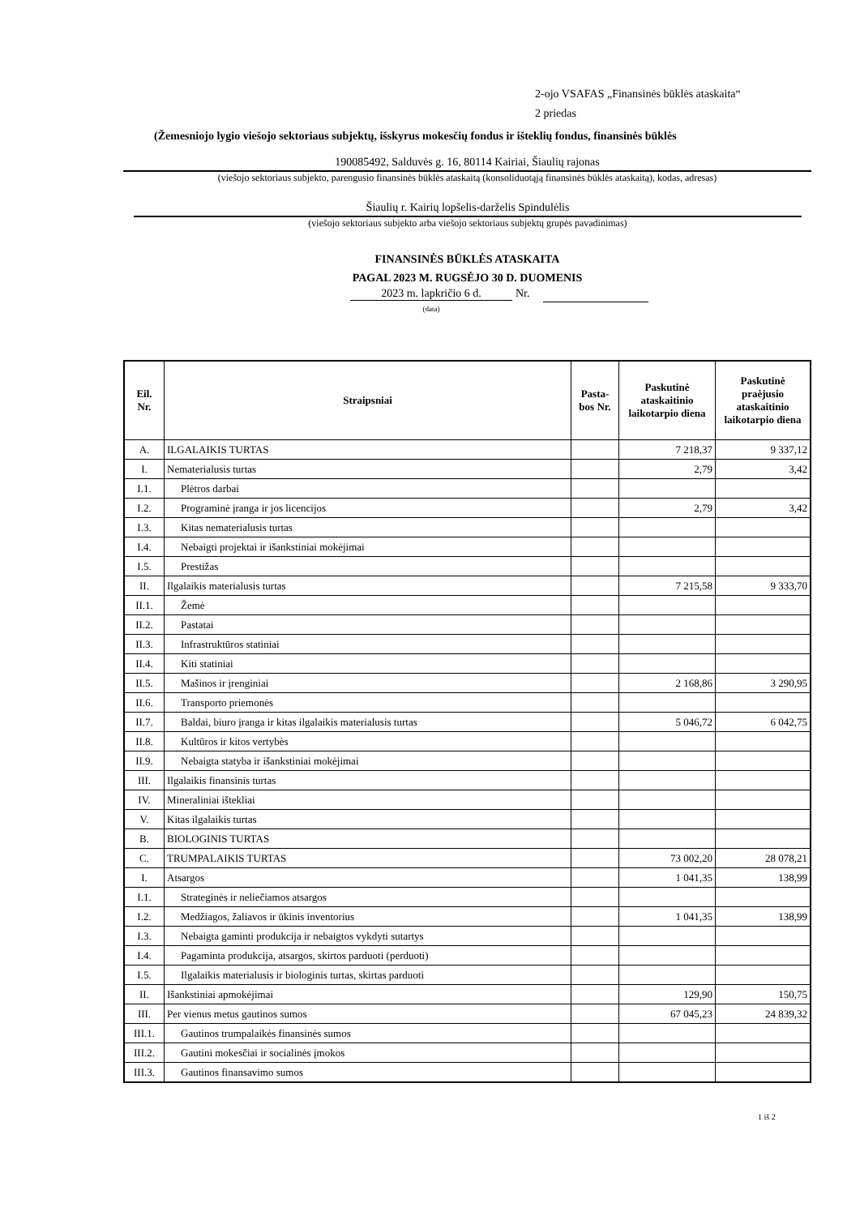2-ojo VSAFAS „Finansinės būklės ataskaita“
2 priedas
(Žemesniojo lygio viešojo sektoriaus subjektų, išskyrus mokesčių fondus ir išteklių fondus, finansinės būklės
190085492, Salduvės g. 16, 80114 Kairiai, Šiaulių rajonas
(viešojo sektoriaus subjekto, parengusio finansinės būklės ataskaitą (konsoliduotąją finansinės būklės ataskaitą), kodas, adresas)
Šiaulių r. Kairių lopšelis-darželis Spindulėlis
(viešojo sektoriaus subjekto arba viešojo sektoriaus subjektų grupės pavadinimas)
FINANSINĖS BŪKLĖS ATASKAITA
PAGAL 2023 M. RUGSĖJO 30 D. DUOMENIS
2023 m. lapkričio 6 d. Nr.
(data)
| Eil. Nr. | Straipsniai | Pasta- bos Nr. | Paskutinė ataskaitinio laikotarpio diena | Paskutinė praėjusio ataskaitinio laikotarpio diena |
| --- | --- | --- | --- | --- |
| A. | ILGALAIKIS TURTAS | | 7 218,37 | 9 337,12 |
| I. | Nematerialusis turtas | | 2,79 | 3,42 |
| I.1. | Plėtros darbai | | | |
| I.2. | Programinė įranga ir jos licencijos | | 2,79 | 3,42 |
| I.3. | Kitas nematerialusis turtas | | | |
| I.4. | Nebaigti projektai ir išankstiniai mokėjimai | | | |
| I.5. | Prestižas | | | |
| II. | Ilgalaikis materialusis turtas | | 7 215,58 | 9 333,70 |
| II.1. | Žemė | | | |
| II.2. | Pastatai | | | |
| II.3. | Infrastruktūros statiniai | | | |
| II.4. | Kiti statiniai | | | |
| II.5. | Mašinos ir įrenginiai | | 2 168,86 | 3 290,95 |
| II.6. | Transporto priemonės | | | |
| II.7. | Baldai, biuro įranga ir kitas ilgalaikis materialusis turtas | | 5 046,72 | 6 042,75 |
| II.8. | Kultūros ir kitos vertybės | | | |
| II.9. | Nebaigta statyba ir išankstiniai mokėjimai | | | |
| III. | Ilgalaikis finansinis turtas | | | |
| IV. | Mineraliniai ištekliai | | | |
| V. | Kitas ilgalaikis turtas | | | |
| B. | BIOLOGINIS TURTAS | | | |
| C. | TRUMPALAIKIS TURTAS | | 73 002,20 | 28 078,21 |
| I. | Atsargos | | 1 041,35 | 138,99 |
| I.1. | Strateginės ir neliečiamos atsargos | | | |
| I.2. | Medžiagos, žaliavos ir ūkinis inventorius | | 1 041,35 | 138,99 |
| I.3. | Nebaigta gaminti produkcija ir nebaigtos vykdyti sutartys | | | |
| I.4. | Pagaminta produkcija, atsargos, skirtos parduoti (perduoti) | | | |
| I.5. | Ilgalaikis materialusis ir biologinis turtas, skirtas parduoti | | | |
| II. | Išankstiniai apmokėjimai | | 129,90 | 150,75 |
| III. | Per vienus metus gautinos sumos | | 67 045,23 | 24 839,32 |
| III.1. | Gautinos trumpalaikės finansinės sumos | | | |
| III.2. | Gautini mokesčiai ir socialinės įmokos | | | |
| III.3. | Gautinos finansavimo sumos | | | |
1 iš 2